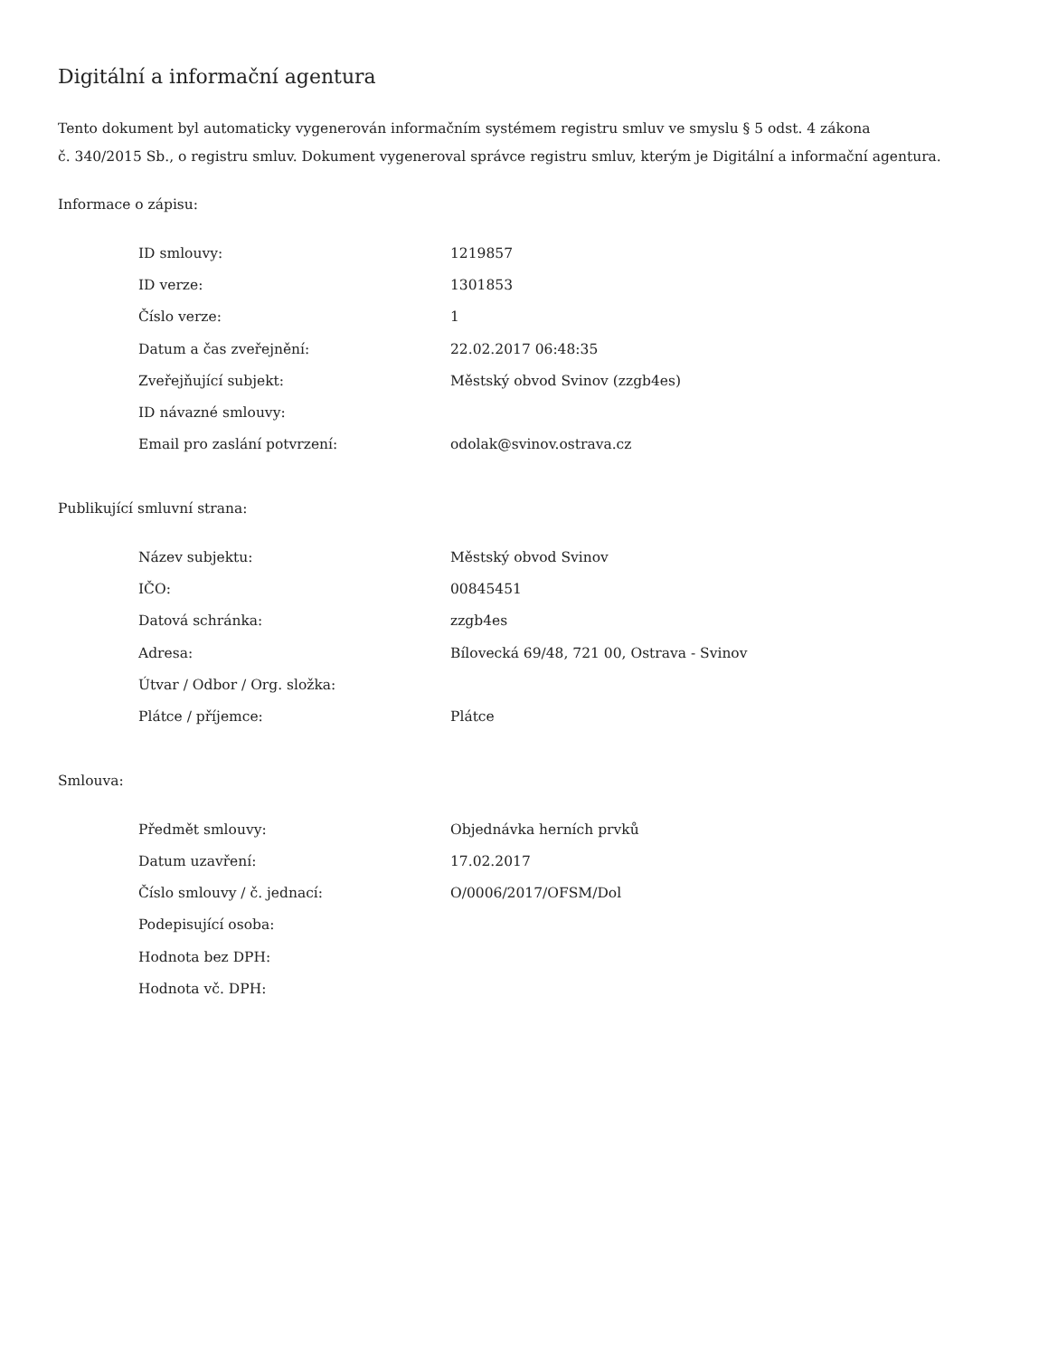Digitální a informační agentura
Tento dokument byl automaticky vygenerován informačním systémem registru smluv ve smyslu § 5 odst. 4 zákona
č. 340/2015 Sb., o registru smluv. Dokument vygeneroval správce registru smluv, kterým je Digitální a informační agentura.
Informace o zápisu:
| ID smlouvy: | 1219857 |
| ID verze: | 1301853 |
| Číslo verze: | 1 |
| Datum a čas zveřejnění: | 22.02.2017 06:48:35 |
| Zveřejňující subjekt: | Městský obvod Svinov (zzgb4es) |
| ID návazné smlouvy: | |
| Email pro zaslání potvrzení: | odolak@svinov.ostrava.cz |
Publikující smluvní strana:
| Název subjektu: | Městský obvod Svinov |
| IČO: | 00845451 |
| Datová schránka: | zzgb4es |
| Adresa: | Bílovecká 69/48, 721 00, Ostrava - Svinov |
| Útvar / Odbor / Org. složka: | |
| Plátce / příjemce: | Plátce |
Smlouva:
| Předmět smlouvy: | Objednávka herních prvků |
| Datum uzavření: | 17.02.2017 |
| Číslo smlouvy / č. jednací: | O/0006/2017/OFSM/Dol |
| Podepisující osoba: | |
| Hodnota bez DPH: | |
| Hodnota vč. DPH: | |